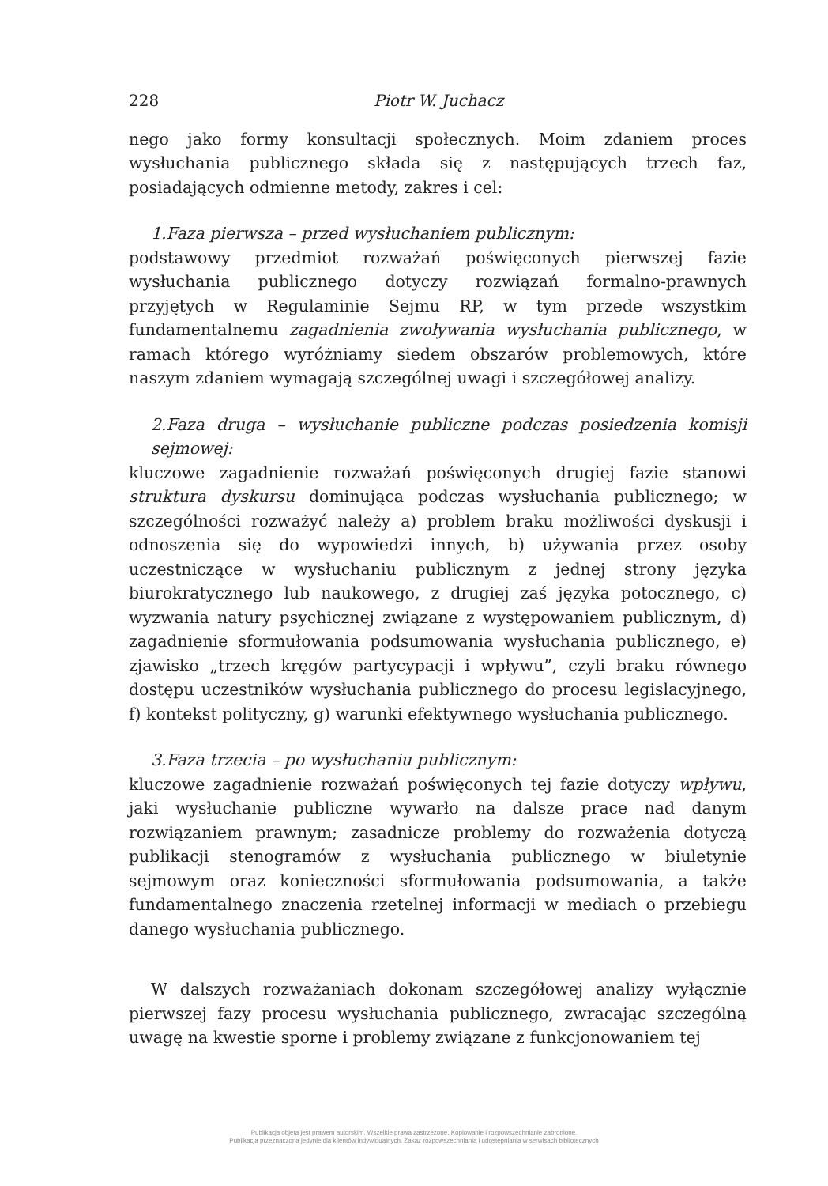228 Piotr W. Juchacz
nego jako formy konsultacji społecznych. Moim zdaniem proces wysłuchania publicznego składa się z następujących trzech faz, posiadających odmienne metody, zakres i cel:
1.Faza pierwsza – przed wysłuchaniem publicznym:
podstawowy przedmiot rozważań poświęconych pierwszej fazie wysłuchania publicznego dotyczy rozwiązań formalno-prawnych przyjętych w Regulaminie Sejmu RP, w tym przede wszystkim fundamentalnemu zagadnienia zwoływania wysłuchania publicznego, w ramach którego wyróżniamy siedem obszarów problemowych, które naszym zdaniem wymagają szczególnej uwagi i szczegółowej analizy.
2.Faza druga – wysłuchanie publiczne podczas posiedzenia komisji sejmowej:
kluczowe zagadnienie rozważań poświęconych drugiej fazie stanowi struktura dyskursu dominująca podczas wysłuchania publicznego; w szczególności rozważyć należy a) problem braku możliwości dyskusji i odnoszenia się do wypowiedzi innych, b) używania przez osoby uczestniczące w wysłuchaniu publicznym z jednej strony języka biurokratycznego lub naukowego, z drugiej zaś języka potocznego, c) wyzwania natury psychicznej związane z występowaniem publicznym, d) zagadnienie sformułowania podsumowania wysłuchania publicznego, e) zjawisko „trzech kręgów partycypacji i wpływu”, czyli braku równego dostępu uczestników wysłuchania publicznego do procesu legislacyjnego, f) kontekst polityczny, g) warunki efektywnego wysłuchania publicznego.
3.Faza trzecia – po wysłuchaniu publicznym:
kluczowe zagadnienie rozważań poświęconych tej fazie dotyczy wpływu, jaki wysłuchanie publiczne wywarło na dalsze prace nad danym rozwiązaniem prawnym; zasadnicze problemy do rozważenia dotyczą publikacji stenogramów z wysłuchania publicznego w biuletynie sejmowym oraz konieczności sformułowania podsumowania, a także fundamentalnego znaczenia rzetelnej informacji w mediach o przebiegu danego wysłuchania publicznego.
W dalszych rozważaniach dokonam szczegółowej analizy wyłącznie pierwszej fazy procesu wysłuchania publicznego, zwracając szczególną uwagę na kwestie sporne i problemy związane z funkcjonowaniem tej
Publikacja objęta jest prawem autorskim. Wszelkie prawa zastrzeżone. Kopiowanie i rozpowszechnianie zabronione.
Publikacja przeznaczona jedynie dla klientów indywidualnych. Zakaz rozpowszechniania i udostępniania w serwisach bibliotecznych